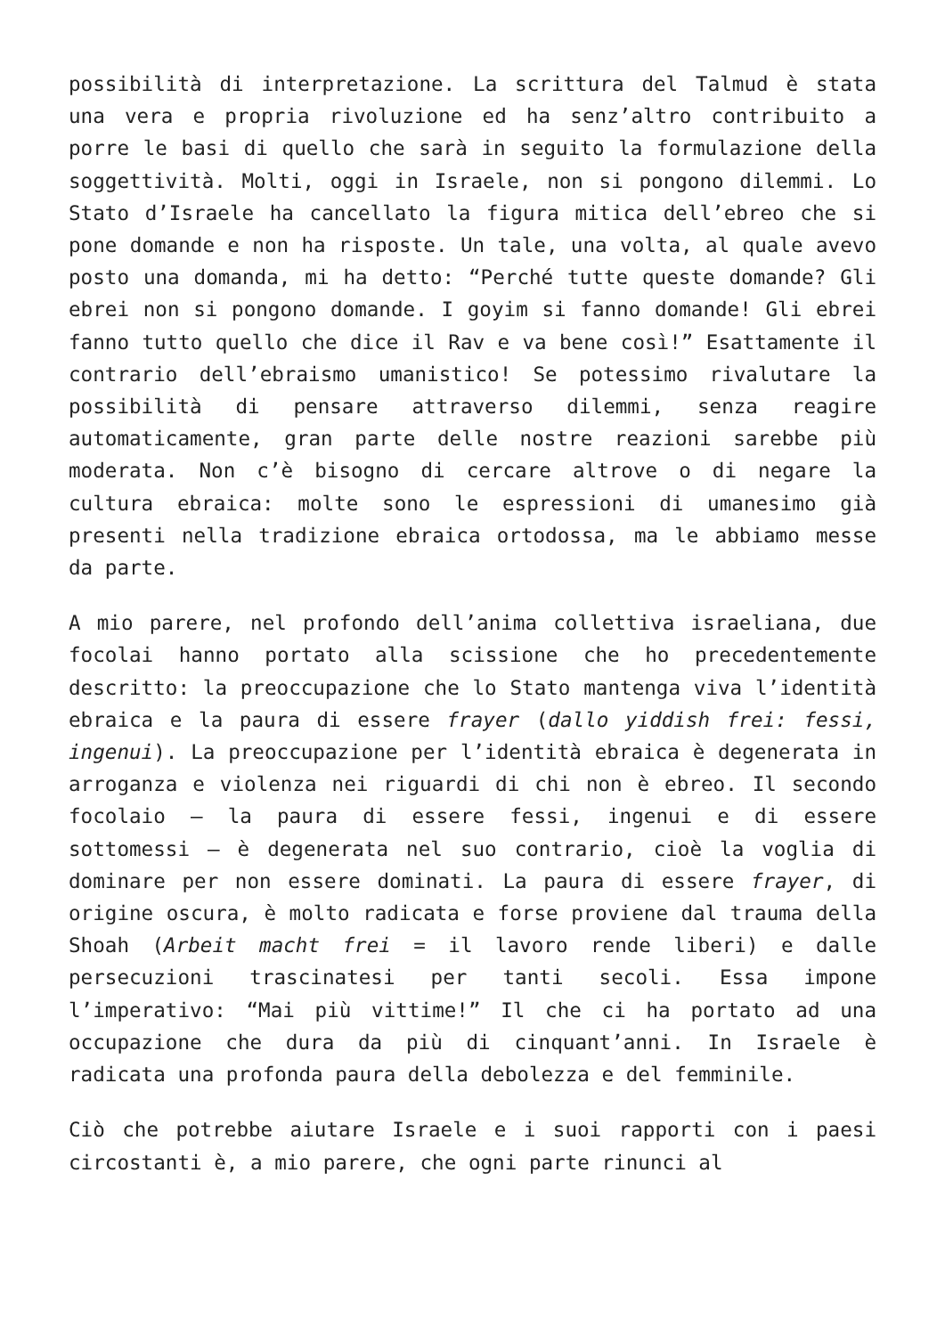possibilità di interpretazione. La scrittura del Talmud è stata una vera e propria rivoluzione ed ha senz’altro contribuito a porre le basi di quello che sarà in seguito la formulazione della soggettività. Molti, oggi in Israele, non si pongono dilemmi. Lo Stato d’Israele ha cancellato la figura mitica dell’ebreo che si pone domande e non ha risposte. Un tale, una volta, al quale avevo posto una domanda, mi ha detto: “Perché tutte queste domande? Gli ebrei non si pongono domande. I goyim si fanno domande! Gli ebrei fanno tutto quello che dice il Rav e va bene così!” Esattamente il contrario dell’ebraismo umanistico! Se potessimo rivalutare la possibilità di pensare attraverso dilemmi, senza reagire automaticamente, gran parte delle nostre reazioni sarebbe più moderata. Non c’è bisogno di cercare altrove o di negare la cultura ebraica: molte sono le espressioni di umanesimo già presenti nella tradizione ebraica ortodossa, ma le abbiamo messe da parte.
A mio parere, nel profondo dell’anima collettiva israeliana, due focolai hanno portato alla scissione che ho precedentemente descritto: la preoccupazione che lo Stato mantenga viva l’identità ebraica e la paura di essere frayer (dallo yiddish frei: fessi, ingenui). La preoccupazione per l’identità ebraica è degenerata in arroganza e violenza nei riguardi di chi non è ebreo. Il secondo focolaio – la paura di essere fessi, ingenui e di essere sottomessi – è degenerata nel suo contrario, cioè la voglia di dominare per non essere dominati. La paura di essere frayer, di origine oscura, è molto radicata e forse proviene dal trauma della Shoah (Arbeit macht frei = il lavoro rende liberi) e dalle persecuzioni trascinatesi per tanti secoli. Essa impone l’imperativo: “Mai più vittime!” Il che ci ha portato ad una occupazione che dura da più di cinquant’anni. In Israele è radicata una profonda paura della debolezza e del femminile.
Ciò che potrebbe aiutare Israele e i suoi rapporti con i paesi circostanti è, a mio parere, che ogni parte rinunci al